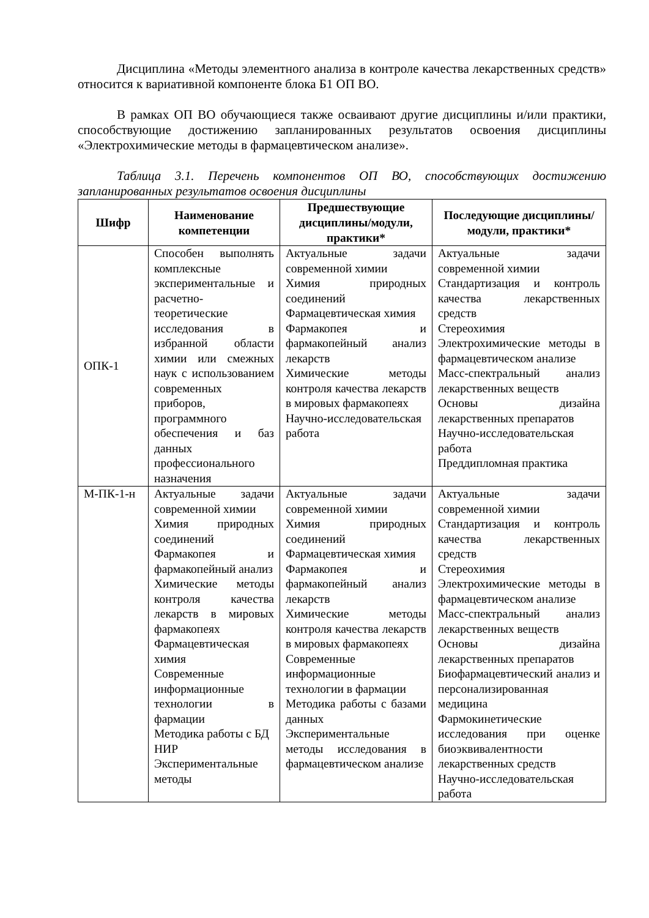Дисциплина «Методы элементного анализа в контроле качества лекарственных средств» относится к вариативной компоненте блока Б1 ОП ВО.
В рамках ОП ВО обучающиеся также осваивают другие дисциплины и/или практики, способствующие достижению запланированных результатов освоения дисциплины «Электрохимические методы в фармацевтическом анализе».
Таблица 3.1. Перечень компонентов ОП ВО, способствующих достижению запланированных результатов освоения дисциплины
| Шифр | Наименование компетенции | Предшествующие дисциплины/модули, практики* | Последующие дисциплины/модули, практики* |
| --- | --- | --- | --- |
| ОПК-1 | Способен выполнять комплексные экспериментальные и расчетно-теоретические исследования в избранной области химии или смежных наук с использованием современных приборов, программного обеспечения и баз данных профессионального назначения | Актуальные задачи современной химии Химия природных соединений Фармацевтическая химия Фармакопея и фармакопейный анализ лекарств Химические методы контроля качества лекарств в мировых фармакопеях Научно-исследовательская работа | Актуальные задачи современной химии Стандартизация и контроль качества лекарственных средств Стереохимия Электрохимические методы в фармацевтическом анализе Масс-спектральный анализ лекарственных веществ Основы дизайна лекарственных препаратов Научно-исследовательская работа Преддипломная практика |
| М-ПК-1-н | Актуальные задачи современной химии Химия природных соединений Фармакопея и фармакопейный анализ Химические методы контроля качества лекарств в мировых фармакопеях Фармацевтическая химия Современные информационные технологии в фармации Методика работы с БД НИР Экспериментальные методы | Актуальные задачи современной химии Химия природных соединений Фармацевтическая химия Фармакопея и фармакопейный анализ лекарств Химические методы контроля качества лекарств в мировых фармакопеях Современные информационные технологии в фармации Методика работы с базами данных Экспериментальные методы исследования в фармацевтическом анализе | Актуальные задачи современной химии Стандартизация и контроль качества лекарственных средств Стереохимия Электрохимические методы в фармацевтическом анализе Масс-спектральный анализ лекарственных веществ Основы дизайна лекарственных препаратов Биофармацевтический анализ и персонализированная медицина Фармокинетические исследования при оценке биоэквивалентности лекарственных средств Научно-исследовательская работа |